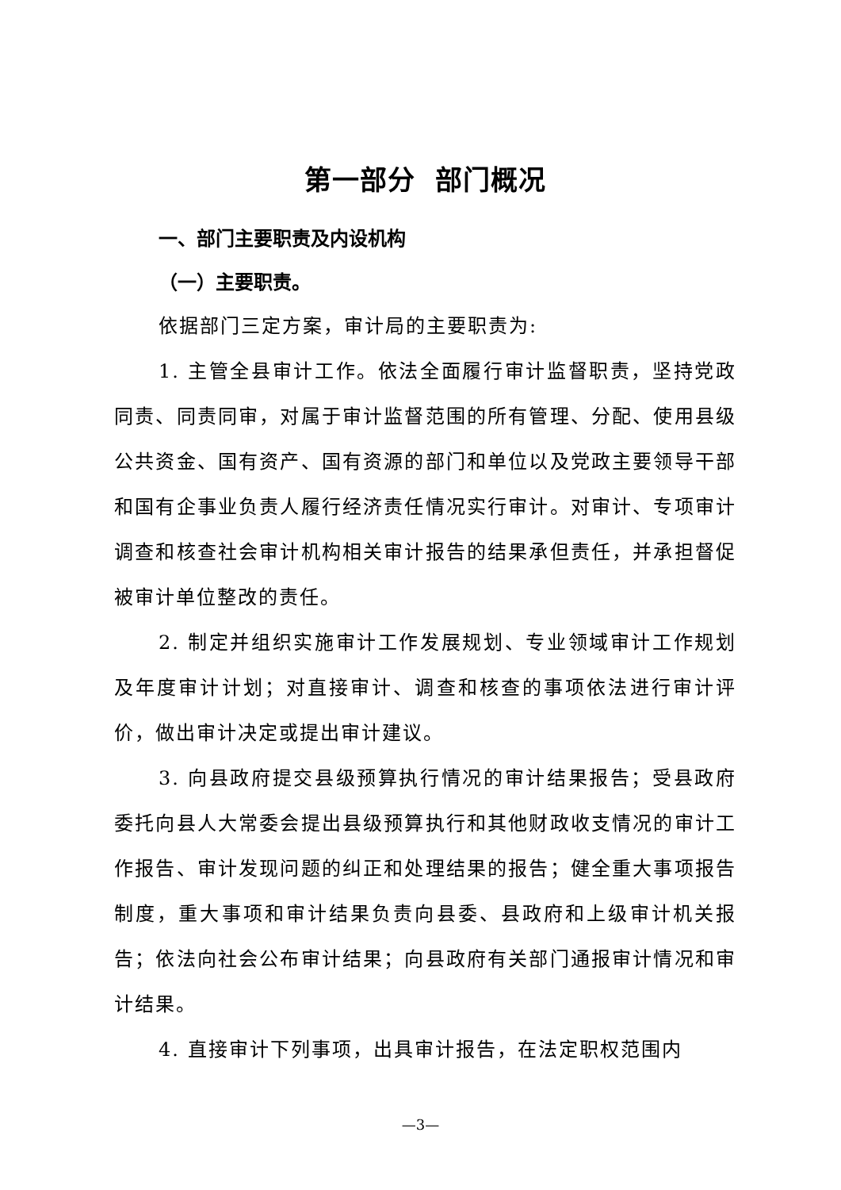第一部分 部门概况
一、部门主要职责及内设机构
（一）主要职责。
依据部门三定方案，审计局的主要职责为:
1. 主管全县审计工作。依法全面履行审计监督职责，坚持党政同责、同责同审，对属于审计监督范围的所有管理、分配、使用县级公共资金、国有资产、国有资源的部门和单位以及党政主要领导干部和国有企事业负责人履行经济责任情况实行审计。对审计、专项审计调查和核查社会审计机构相关审计报告的结果承但责任，并承担督促被审计单位整改的责任。
2. 制定并组织实施审计工作发展规划、专业领域审计工作规划及年度审计计划；对直接审计、调查和核查的事项依法进行审计评价，做出审计决定或提出审计建议。
3. 向县政府提交县级预算执行情况的审计结果报告；受县政府委托向县人大常委会提出县级预算执行和其他财政收支情况的审计工作报告、审计发现问题的纠正和处理结果的报告；健全重大事项报告制度，重大事项和审计结果负责向县委、县政府和上级审计机关报告；依法向社会公布审计结果；向县政府有关部门通报审计情况和审计结果。
4. 直接审计下列事项，出具审计报告，在法定职权范围内
—3—